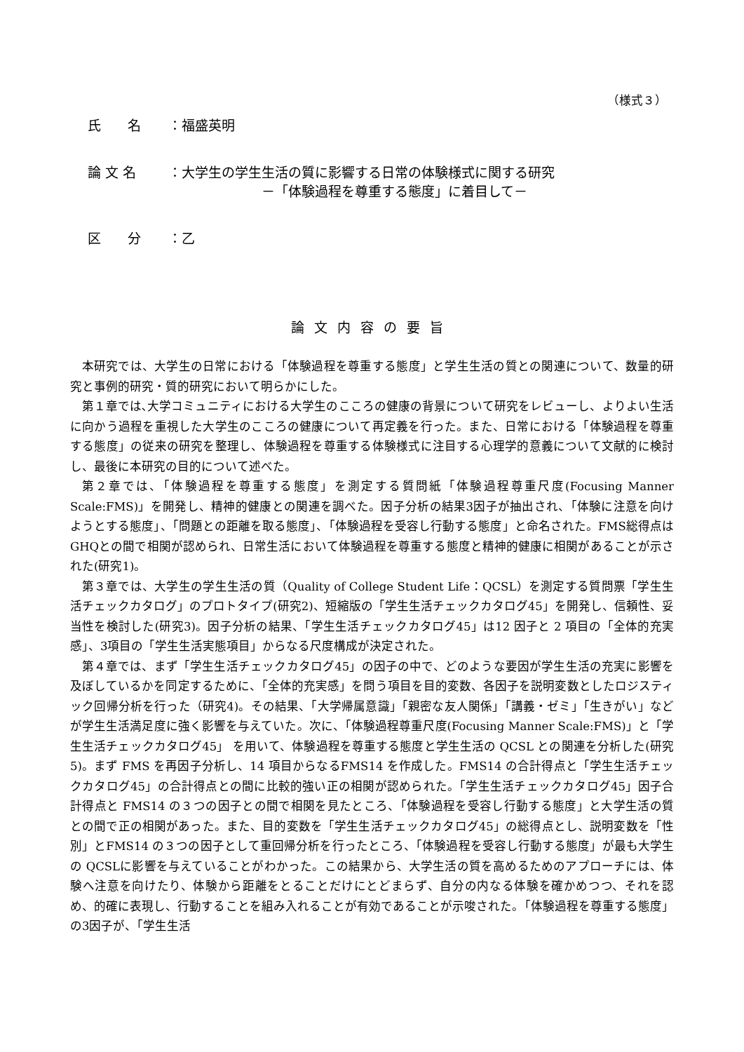（様式３）
氏　　名 ：福盛英明
論 文 名 ：大学生の学生生活の質に影響する日常の体験様式に関する研究
　　　　　　　－「体験過程を尊重する態度」に着目して－
区　　分 ：乙
論文内容の要旨
本研究では、大学生の日常における「体験過程を尊重する態度」と学生生活の質との関連について、数量的研究と事例的研究・質的研究において明らかにした。
第１章では､大学コミュニティにおける大学生のこころの健康の背景について研究をレビューし、よりよい生活に向かう過程を重視した大学生のこころの健康について再定義を行った。また、日常における「体験過程を尊重する態度」の従来の研究を整理し、体験過程を尊重する体験様式に注目する心理学的意義について文献的に検討し、最後に本研究の目的について述べた。
第２章では、「体験過程を尊重する態度」を測定する質問紙「体験過程尊重尺度(Focusing Manner Scale:FMS)」を開発し、精神的健康との関連を調べた。因子分析の結果3因子が抽出され、「体験に注意を向けようとする態度」、「問題との距離を取る態度」、「体験過程を受容し行動する態度」と命名された。FMS総得点はGHQとの間で相関が認められ、日常生活において体験過程を尊重する態度と精神的健康に相関があることが示された(研究1)。
第３章では、大学生の学生生活の質（Quality of College Student Life：QCSL）を測定する質問票「学生生活チェックカタログ」のプロトタイプ(研究2)、短縮版の「学生生活チェックカタログ45」を開発し、信頼性、妥当性を検討した(研究3)。因子分析の結果、「学生生活チェックカタログ45」は12 因子と 2 項目の「全体的充実感」、3項目の「学生生活実態項目」からなる尺度構成が決定された。
第４章では、まず「学生生活チェックカタログ45」の因子の中で、どのような要因が学生生活の充実に影響を及ぼしているかを同定するために、「全体的充実感」を問う項目を目的変数、各因子を説明変数としたロジスティック回帰分析を行った（研究4)。その結果、「大学帰属意識」「親密な友人関係」「講義・ゼミ」「生きがい」などが学生生活満足度に強く影響を与えていた。次に、「体験過程尊重尺度(Focusing Manner Scale:FMS)」と「学生生活チェックカタログ45」 を用いて、体験過程を尊重する態度と学生生活の QCSL との関連を分析した(研究5)。まず FMS を再因子分析し、14 項目からなるFMS14 を作成した。FMS14 の合計得点と「学生生活チェックカタログ45」の合計得点との間に比較的強い正の相関が認められた。「学生生活チェックカタログ45」因子合計得点と FMS14 の３つの因子との間で相関を見たところ、「体験過程を受容し行動する態度」と大学生活の質との間で正の相関があった。また、目的変数を「学生生活チェックカタログ45」の総得点とし、説明変数を「性別」とFMS14 の３つの因子として重回帰分析を行ったところ、「体験過程を受容し行動する態度」が最も大学生の QCSLに影響を与えていることがわかった。この結果から、大学生活の質を高めるためのアプローチには、体験へ注意を向けたり、体験から距離をとることだけにとどまらず、自分の内なる体験を確かめつつ、それを認め、的確に表現し、行動することを組み入れることが有効であることが示唆された。「体験過程を尊重する態度」の3因子が、「学生生活